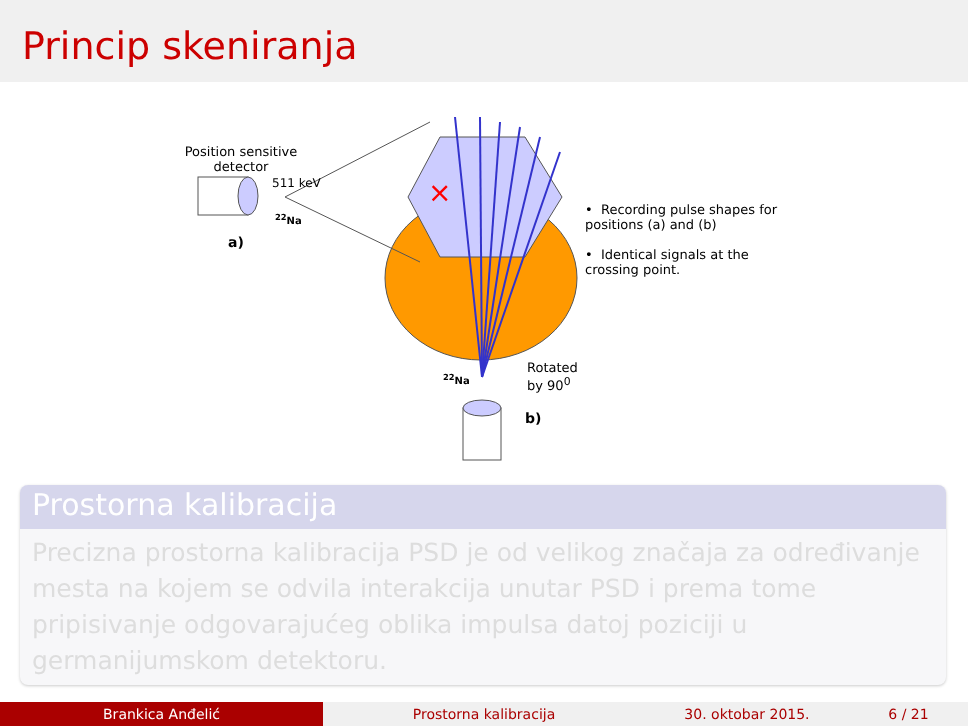Princip skeniranja
×
Position sensitive detector
511 keV
<sup>22</sup>Na
a)
• Recording pulse shapes for positions (a) and (b)
• Identical signals at the crossing point.
<sup>22</sup>Na
Rotated
by 90<sup>0</sup>
b)
Prostorna kalibracija
Precizna prostorna kalibracija PSD je od velikog značaja za određivanje mesta na kojem se odvila interakcija unutar PSD i prema tome pripisivanje odgovarajućeg oblika impulsa datoj poziciji u germanijumskom detektoru.
Brankica Anđelić Prostorna kalibracija 30. oktobar 2015. 6 / 21